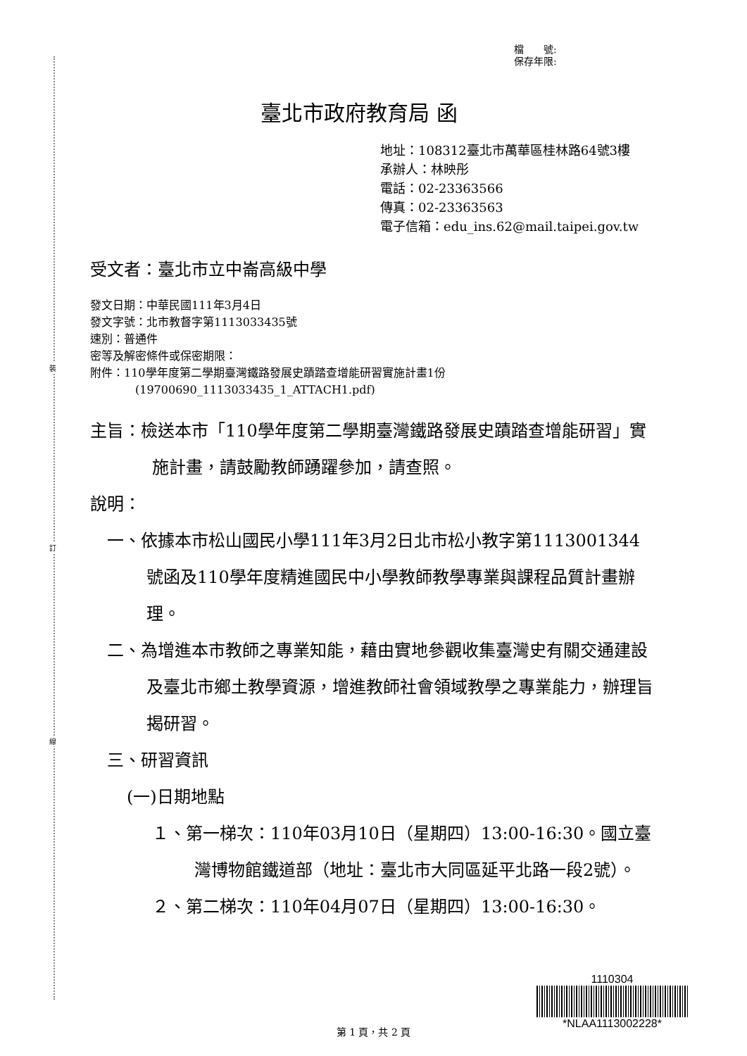裝
訂
線
檔　　號:
保存年限:
臺北市政府教育局 函
地址：108312臺北市萬華區桂林路64號3樓
承辦人：林映彤
電話：02-23363566
傳真：02-23363563
電子信箱：edu_ins.62@mail.taipei.gov.tw
受文者：臺北市立中崙高級中學
發文日期：中華民國111年3月4日
發文字號：北市教督字第1113033435號
速別：普通件
密等及解密條件或保密期限：
附件：110學年度第二學期臺灣鐵路發展史蹟踏查增能研習實施計畫1份
(19700690_1113033435_1_ATTACH1.pdf)
主旨：檢送本市「110學年度第二學期臺灣鐵路發展史蹟踏查增能研習」實施計畫，請鼓勵教師踴躍參加，請查照。
說明：
一、依據本市松山國民小學111年3月2日北市松小教字第1113001344號函及110學年度精進國民中小學教師教學專業與課程品質計畫辦理。
二、為增進本市教師之專業知能，藉由實地參觀收集臺灣史有關交通建設及臺北市鄉土教學資源，增進教師社會領域教學之專業能力，辦理旨揭研習。
三、研習資訊
(一)日期地點
１、第一梯次：110年03月10日（星期四）13:00-16:30。國立臺灣博物館鐵道部（地址：臺北市大同區延平北路一段2號）。
２、第二梯次：110年04月07日（星期四）13:00-16:30。
1110304
*NLAA1113002228*
第 1 頁，共 2 頁